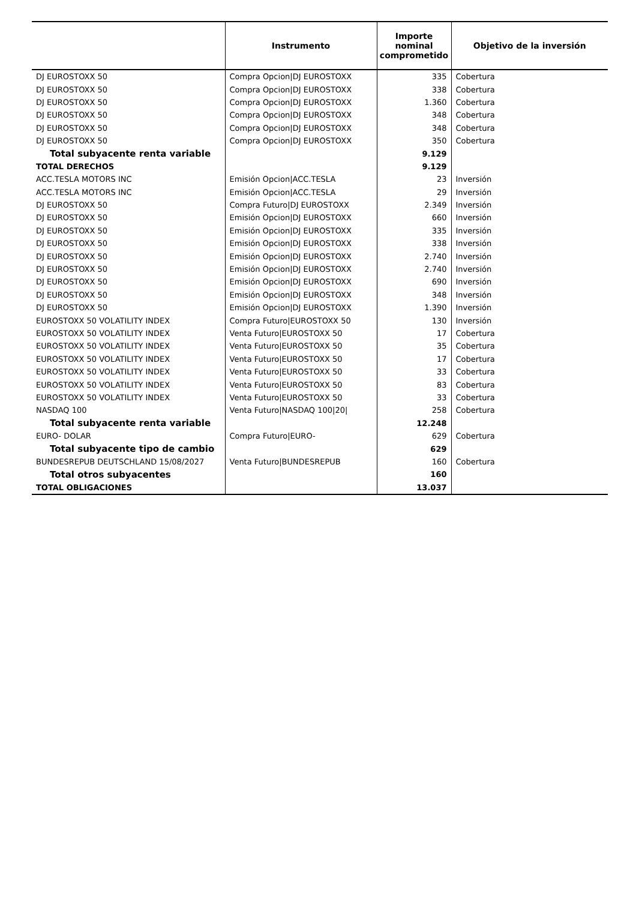| | Instrumento | Importe nominal comprometido | Objetivo de la inversión |
| --- | --- | --- | --- |
| DJ EUROSTOXX 50 | Compra Opcion/DJ EUROSTOXX | 335 | Cobertura |
| DJ EUROSTOXX 50 | Compra Opcion/DJ EUROSTOXX | 338 | Cobertura |
| DJ EUROSTOXX 50 | Compra Opcion/DJ EUROSTOXX | 1.360 | Cobertura |
| DJ EUROSTOXX 50 | Compra Opcion/DJ EUROSTOXX | 348 | Cobertura |
| DJ EUROSTOXX 50 | Compra Opcion/DJ EUROSTOXX | 348 | Cobertura |
| DJ EUROSTOXX 50 | Compra Opcion/DJ EUROSTOXX | 350 | Cobertura |
| Total subyacente renta variable | | 9.129 | |
| TOTAL DERECHOS | | 9.129 | |
| ACC.TESLA MOTORS INC | Emisión Opcion/ACC.TESLA | 23 | Inversión |
| ACC.TESLA MOTORS INC | Emisión Opcion/ACC.TESLA | 29 | Inversión |
| DJ EUROSTOXX 50 | Compra Futuro/DJ EUROSTOXX | 2.349 | Inversión |
| DJ EUROSTOXX 50 | Emisión Opcion/DJ EUROSTOXX | 660 | Inversión |
| DJ EUROSTOXX 50 | Emisión Opcion/DJ EUROSTOXX | 335 | Inversión |
| DJ EUROSTOXX 50 | Emisión Opcion/DJ EUROSTOXX | 338 | Inversión |
| DJ EUROSTOXX 50 | Emisión Opcion/DJ EUROSTOXX | 2.740 | Inversión |
| DJ EUROSTOXX 50 | Emisión Opcion/DJ EUROSTOXX | 2.740 | Inversión |
| DJ EUROSTOXX 50 | Emisión Opcion/DJ EUROSTOXX | 690 | Inversión |
| DJ EUROSTOXX 50 | Emisión Opcion/DJ EUROSTOXX | 348 | Inversión |
| DJ EUROSTOXX 50 | Emisión Opcion/DJ EUROSTOXX | 1.390 | Inversión |
| EUROSTOXX 50 VOLATILITY INDEX | Compra Futuro/EUROSTOXX 50 | 130 | Inversión |
| EUROSTOXX 50 VOLATILITY INDEX | Venta Futuro/EUROSTOXX 50 | 17 | Cobertura |
| EUROSTOXX 50 VOLATILITY INDEX | Venta Futuro/EUROSTOXX 50 | 35 | Cobertura |
| EUROSTOXX 50 VOLATILITY INDEX | Venta Futuro/EUROSTOXX 50 | 17 | Cobertura |
| EUROSTOXX 50 VOLATILITY INDEX | Venta Futuro/EUROSTOXX 50 | 33 | Cobertura |
| EUROSTOXX 50 VOLATILITY INDEX | Venta Futuro/EUROSTOXX 50 | 83 | Cobertura |
| EUROSTOXX 50 VOLATILITY INDEX | Venta Futuro/EUROSTOXX 50 | 33 | Cobertura |
| NASDAQ 100 | Venta Futuro/NASDAQ 100/20/ | 258 | Cobertura |
| Total subyacente renta variable | | 12.248 | |
| EURO- DOLAR | Compra Futuro/EURO- | 629 | Cobertura |
| Total subyacente tipo de cambio | | 629 | |
| BUNDESREPUB DEUTSCHLAND 15/08/2027 | Venta Futuro/BUNDESREPUB | 160 | Cobertura |
| Total otros subyacentes | | 160 | |
| TOTAL OBLIGACIONES | | 13.037 | |